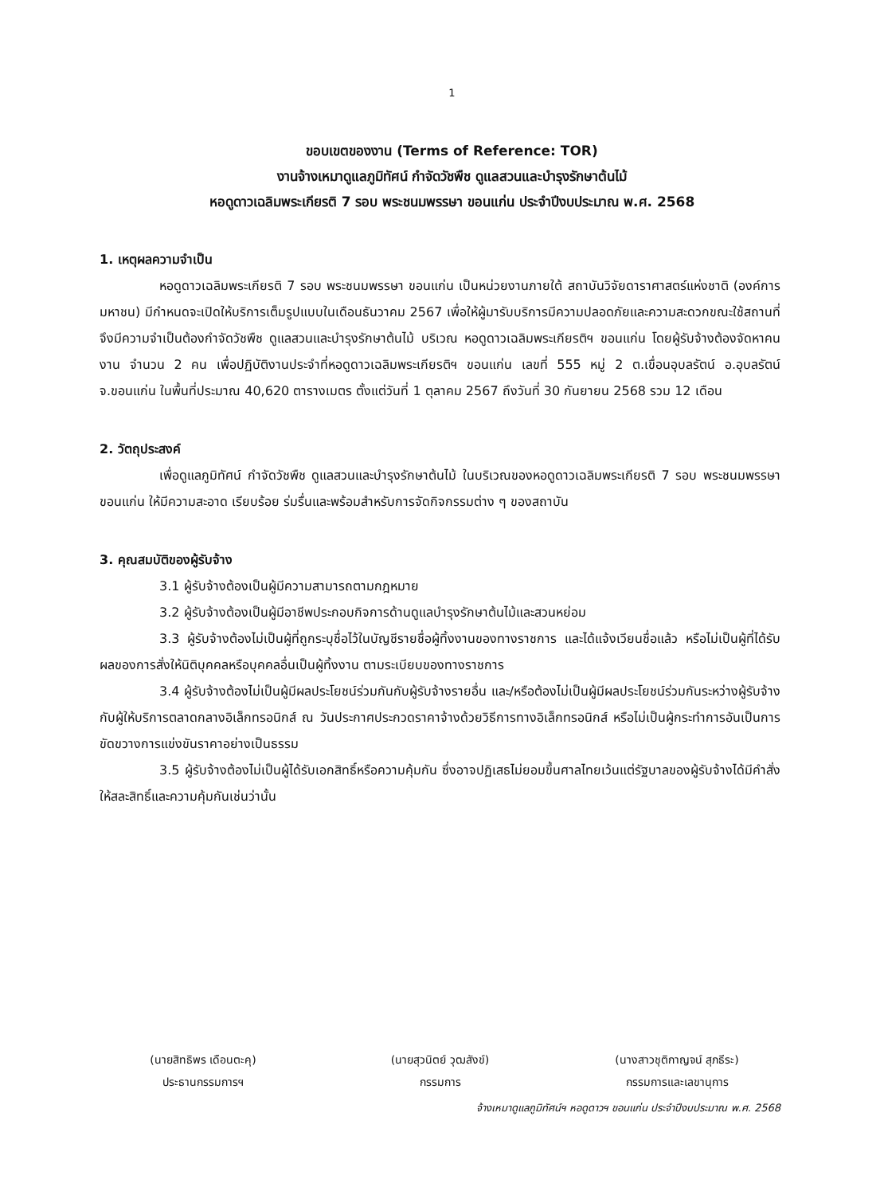1
ขอบเขตของงาน (Terms of Reference: TOR)
งานจ้างเหมาดูแลภูมิทัศน์ กำจัดวัชพืช ดูแลสวนและบำรุงรักษาต้นไม้
หอดูดาวเฉลิมพระเกียรติ 7 รอบ พระชนมพรรษา ขอนแก่น ประจำปีงบประมาณ พ.ศ. 2568
1. เหตุผลความจำเป็น
หอดูดาวเฉลิมพระเกียรติ 7 รอบ พระชนมพรรษา ขอนแก่น เป็นหน่วยงานภายใต้ สถาบันวิจัยดาราศาสตร์แห่งชาติ (องค์การมหาชน) มีกำหนดจะเปิดให้บริการเต็มรูปแบบในเดือนธันวาคม 2567 เพื่อให้ผู้มารับบริการมีความปลอดภัยและความสะดวกขณะใช้สถานที่ จึงมีความจำเป็นต้องกำจัดวัชพืช ดูแลสวนและบำรุงรักษาต้นไม้ บริเวณ หอดูดาวเฉลิมพระเกียรติฯ ขอนแก่น โดยผู้รับจ้างต้องจัดหาคนงาน จำนวน 2 คน เพื่อปฏิบัติงานประจำที่หอดูดาวเฉลิมพระเกียรติฯ ขอนแก่น เลขที่ 555 หมู่ 2 ต.เขื่อนอุบลรัตน์ อ.อุบลรัตน์ จ.ขอนแก่น ในพื้นที่ประมาณ 40,620 ตารางเมตร ตั้งแต่วันที่ 1 ตุลาคม 2567 ถึงวันที่ 30 กันยายน 2568 รวม 12 เดือน
2. วัตถุประสงค์
เพื่อดูแลภูมิทัศน์ กำจัดวัชพืช ดูแลสวนและบำรุงรักษาต้นไม้ ในบริเวณของหอดูดาวเฉลิมพระเกียรติ 7 รอบ พระชนมพรรษา ขอนแก่น ให้มีความสะอาด เรียบร้อย ร่มรื่นและพร้อมสำหรับการจัดกิจกรรมต่าง ๆ ของสถาบัน
3. คุณสมบัติของผู้รับจ้าง
3.1 ผู้รับจ้างต้องเป็นผู้มีความสามารถตามกฎหมาย
3.2 ผู้รับจ้างต้องเป็นผู้มีอาชีพประกอบกิจการด้านดูแลบำรุงรักษาต้นไม้และสวนหย่อม
3.3 ผู้รับจ้างต้องไม่เป็นผู้ที่ถูกระบุชื่อไว้ในบัญชีรายชื่อผู้ทิ้งงานของทางราชการ และได้แจ้งเวียนชื่อแล้ว หรือไม่เป็นผู้ที่ได้รับผลของการสั่งให้นิติบุคคลหรือบุคคลอื่นเป็นผู้ทิ้งงาน ตามระเบียบของทางราชการ
3.4 ผู้รับจ้างต้องไม่เป็นผู้มีผลประโยชน์ร่วมกันกับผู้รับจ้างรายอื่น และ/หรือต้องไม่เป็นผู้มีผลประโยชน์ร่วมกันระหว่างผู้รับจ้างกับผู้ให้บริการตลาดกลางอิเล็กทรอนิกส์ ณ วันประกาศประกวดราคาจ้างด้วยวิธีการทางอิเล็กทรอนิกส์ หรือไม่เป็นผู้กระทำการอันเป็นการขัดขวางการแข่งขันราคาอย่างเป็นธรรม
3.5 ผู้รับจ้างต้องไม่เป็นผู้ได้รับเอกสิทธิ์หรือความคุ้มกัน ซึ่งอาจปฏิเสธไม่ยอมขึ้นศาลไทยเว้นแต่รัฐบาลของผู้รับจ้างได้มีคำสั่งให้สละสิทธิ์และความคุ้มกันเช่นว่านั้น
(นายสิทธิพร เดือนตะคุ)
ประธานกรรมการฯ
(นายสุวนิตย์ วุฒสังข์)
กรรมการ
(นางสาวชุติกาญจน์ สุภธีระ)
กรรมการและเลขานุการ
จ้างเหมาดูแลภูมิทัศน์ฯ หอดูดาวฯ ขอนแก่น ประจำปีงบประมาณ พ.ศ. 2568